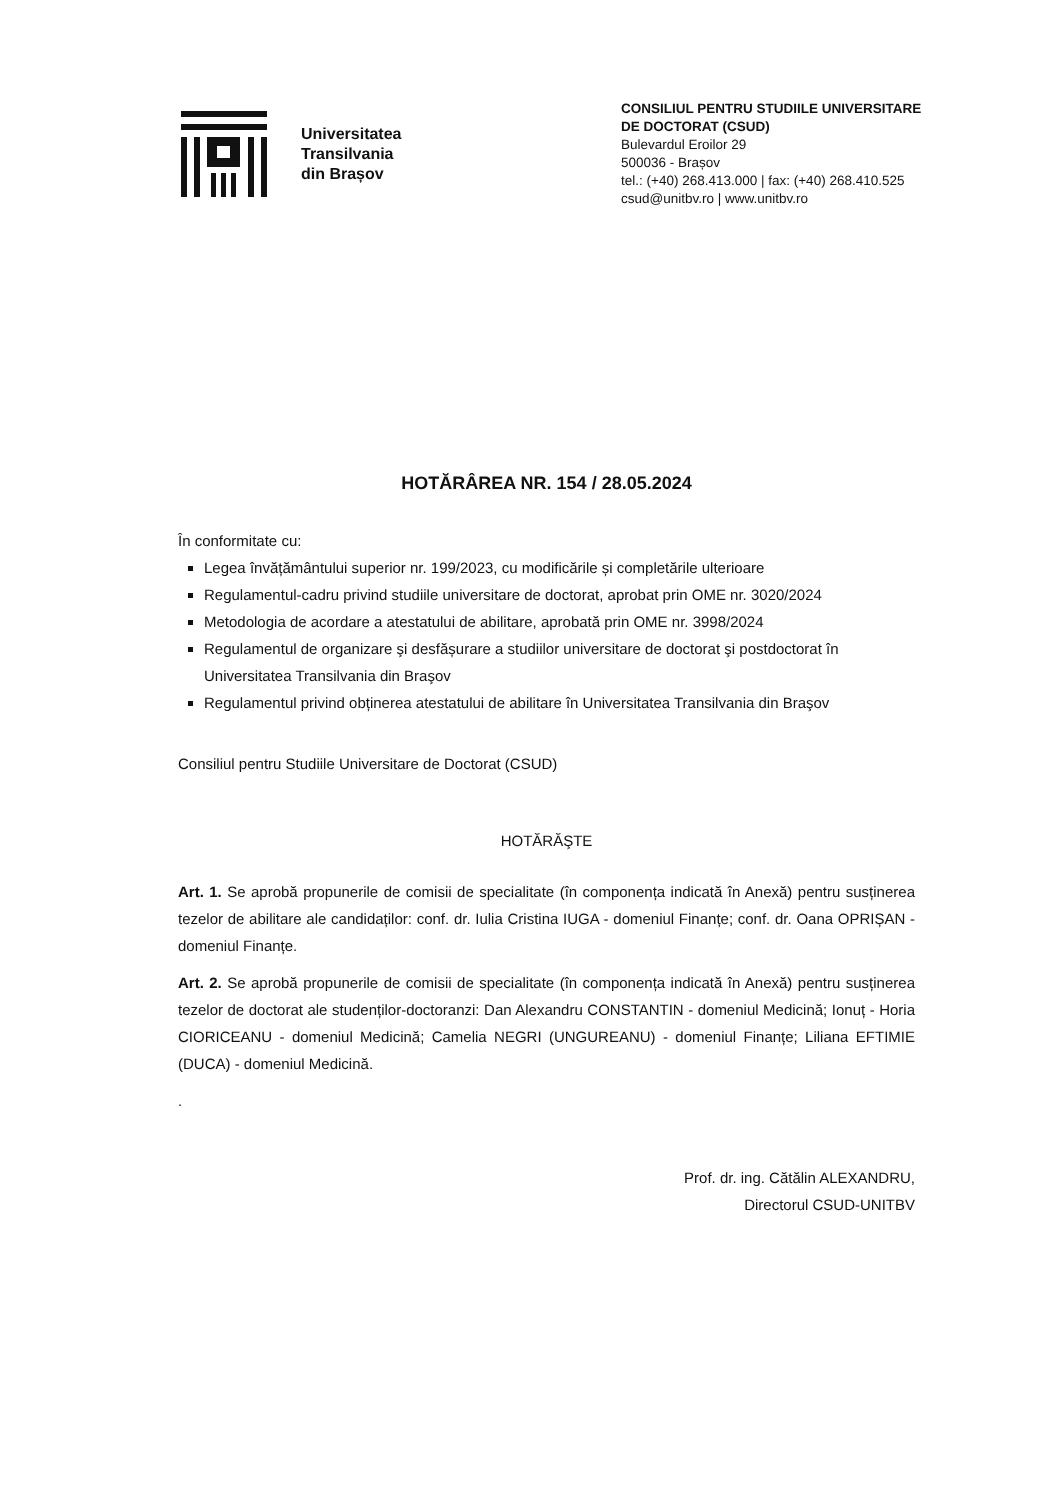Universitatea
Transilvania
din Brașov
CONSILIUL PENTRU STUDIILE UNIVERSITARE
DE DOCTORAT (CSUD)
Bulevardul Eroilor 29
500036 - Brașov
tel.: (+40) 268.413.000 | fax: (+40) 268.410.525
csud@unitbv.ro | www.unitbv.ro
HOTĂRÂREA NR. 154 / 28.05.2024
În conformitate cu:
Legea învățământului superior nr. 199/2023, cu modificările și completările ulterioare
Regulamentul-cadru privind studiile universitare de doctorat, aprobat prin OME nr. 3020/2024
Metodologia de acordare a atestatului de abilitare, aprobată prin OME nr. 3998/2024
Regulamentul de organizare şi desfășurare a studiilor universitare de doctorat şi postdoctorat în Universitatea Transilvania din Braşov
Regulamentul privind obținerea atestatului de abilitare în Universitatea Transilvania din Braşov
Consiliul pentru Studiile Universitare de Doctorat (CSUD)
HOTĂRĂŞTE
Art. 1. Se aprobă propunerile de comisii de specialitate (în componența indicată în Anexă) pentru susținerea tezelor de abilitare ale candidaților: conf. dr. Iulia Cristina IUGA - domeniul Finanțe; conf. dr. Oana OPRIȘAN - domeniul Finanțe.
Art. 2. Se aprobă propunerile de comisii de specialitate (în componența indicată în Anexă) pentru susținerea tezelor de doctorat ale studenților-doctoranzi: Dan Alexandru CONSTANTIN - domeniul Medicină; Ionuț - Horia CIORICEANU - domeniul Medicină; Camelia NEGRI (UNGUREANU) - domeniul Finanțe; Liliana EFTIMIE (DUCA) - domeniul Medicină.
.
Prof. dr. ing. Cătălin ALEXANDRU,
Directorul CSUD-UNITBV